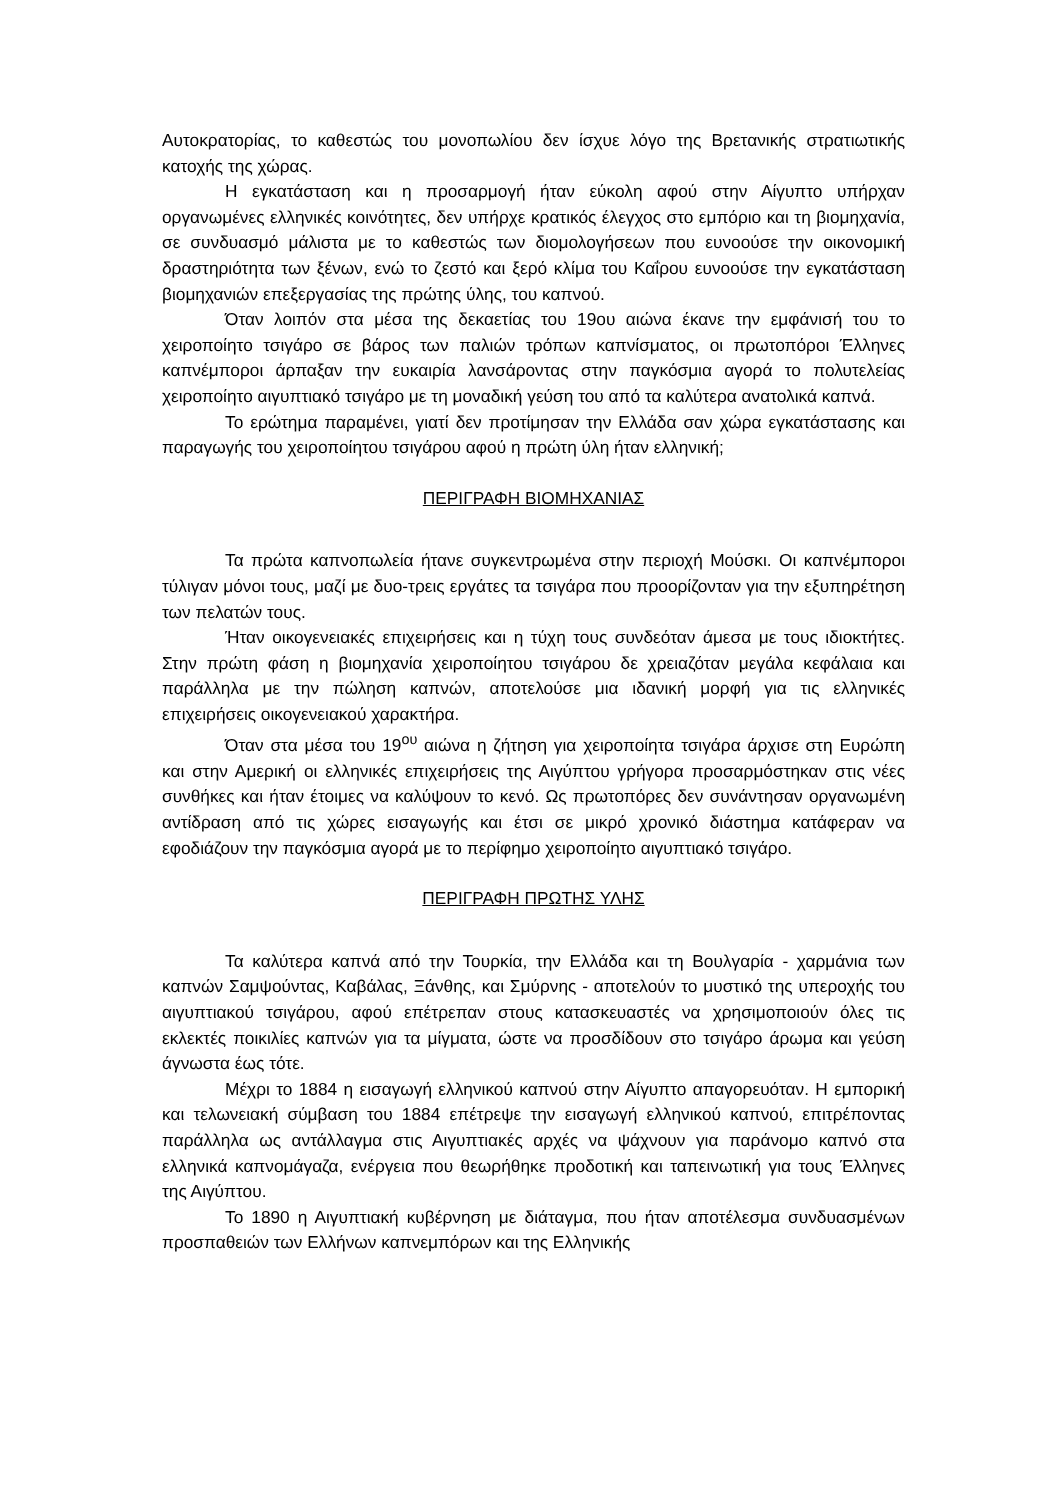Αυτοκρατορίας, το καθεστώς του μονοπωλίου δεν ίσχυε λόγο της Βρετανικής στρατιωτικής κατοχής της χώρας.
Η εγκατάσταση και η προσαρμογή ήταν εύκολη αφού στην Αίγυπτο υπήρχαν οργανωμένες ελληνικές κοινότητες, δεν υπήρχε κρατικός έλεγχος στο εμπόριο και τη βιομηχανία, σε συνδυασμό μάλιστα με το καθεστώς των διομολογήσεων που ευνοούσε την οικονομική δραστηριότητα των ξένων, ενώ το ζεστό και ξερό κλίμα του Καΐρου ευνοούσε την εγκατάσταση βιομηχανιών επεξεργασίας της πρώτης ύλης, του καπνού.
Όταν λοιπόν στα μέσα της δεκαετίας του 19ου αιώνα έκανε την εμφάνισή του το χειροποίητο τσιγάρο σε βάρος των παλιών τρόπων καπνίσματος, οι πρωτοπόροι Έλληνες καπνέμποροι άρπαξαν την ευκαιρία λανσάροντας στην παγκόσμια αγορά το πολυτελείας χειροποίητο αιγυπτιακό τσιγάρο με τη μοναδική γεύση του από τα καλύτερα ανατολικά καπνά.
Το ερώτημα παραμένει, γιατί δεν προτίμησαν την Ελλάδα σαν χώρα εγκατάστασης και παραγωγής του χειροποίητου τσιγάρου αφού η πρώτη ύλη ήταν ελληνική;
ΠΕΡΙΓΡΑΦΗ ΒΙΟΜΗΧΑΝΙΑΣ
Τα πρώτα καπνοπωλεία ήτανε συγκεντρωμένα στην περιοχή Μούσκι. Οι καπνέμποροι τύλιγαν μόνοι τους, μαζί με δυο-τρεις εργάτες τα τσιγάρα που προορίζονταν για την εξυπηρέτηση των πελατών τους.
Ήταν οικογενειακές επιχειρήσεις και η τύχη τους συνδεόταν άμεσα με τους ιδιοκτήτες. Στην πρώτη φάση η βιομηχανία χειροποίητου τσιγάρου δε χρειαζόταν μεγάλα κεφάλαια και παράλληλα με την πώληση καπνών, αποτελούσε μια ιδανική μορφή για τις ελληνικές επιχειρήσεις οικογενειακού χαρακτήρα.
Όταν στα μέσα του 19<sup>ου</sup> αιώνα η ζήτηση για χειροποίητα τσιγάρα άρχισε στη Ευρώπη και στην Αμερική οι ελληνικές επιχειρήσεις της Αιγύπτου γρήγορα προσαρμόστηκαν στις νέες συνθήκες και ήταν έτοιμες να καλύψουν το κενό. Ως πρωτοπόρες δεν συνάντησαν οργανωμένη αντίδραση από τις χώρες εισαγωγής και έτσι σε μικρό χρονικό διάστημα κατάφεραν να εφοδιάζουν την παγκόσμια αγορά με το περίφημο χειροποίητο αιγυπτιακό τσιγάρο.
ΠΕΡΙΓΡΑΦΗ ΠΡΩΤΗΣ ΥΛΗΣ
Τα καλύτερα καπνά από την Τουρκία, την Ελλάδα και τη Βουλγαρία - χαρμάνια των καπνών Σαμψούντας, Καβάλας, Ξάνθης, και Σμύρνης - αποτελούν το μυστικό της υπεροχής του αιγυπτιακού τσιγάρου, αφού επέτρεπαν στους κατασκευαστές να χρησιμοποιούν όλες τις εκλεκτές ποικιλίες καπνών για τα μίγματα, ώστε να προσδίδουν στο τσιγάρο άρωμα και γεύση άγνωστα έως τότε.
Μέχρι το 1884 η εισαγωγή ελληνικού καπνού στην Αίγυπτο απαγορευόταν. Η εμπορική και τελωνειακή σύμβαση του 1884 επέτρεψε την εισαγωγή ελληνικού καπνού, επιτρέποντας παράλληλα ως αντάλλαγμα στις Αιγυπτιακές αρχές να ψάχνουν για παράνομο καπνό στα ελληνικά καπνομάγαζα, ενέργεια που θεωρήθηκε προδοτική και ταπεινωτική για τους Έλληνες της Αιγύπτου.
Το 1890 η Αιγυπτιακή κυβέρνηση με διάταγμα, που ήταν αποτέλεσμα συνδυασμένων προσπαθειών των Ελλήνων καπνεμπόρων και της Ελληνικής